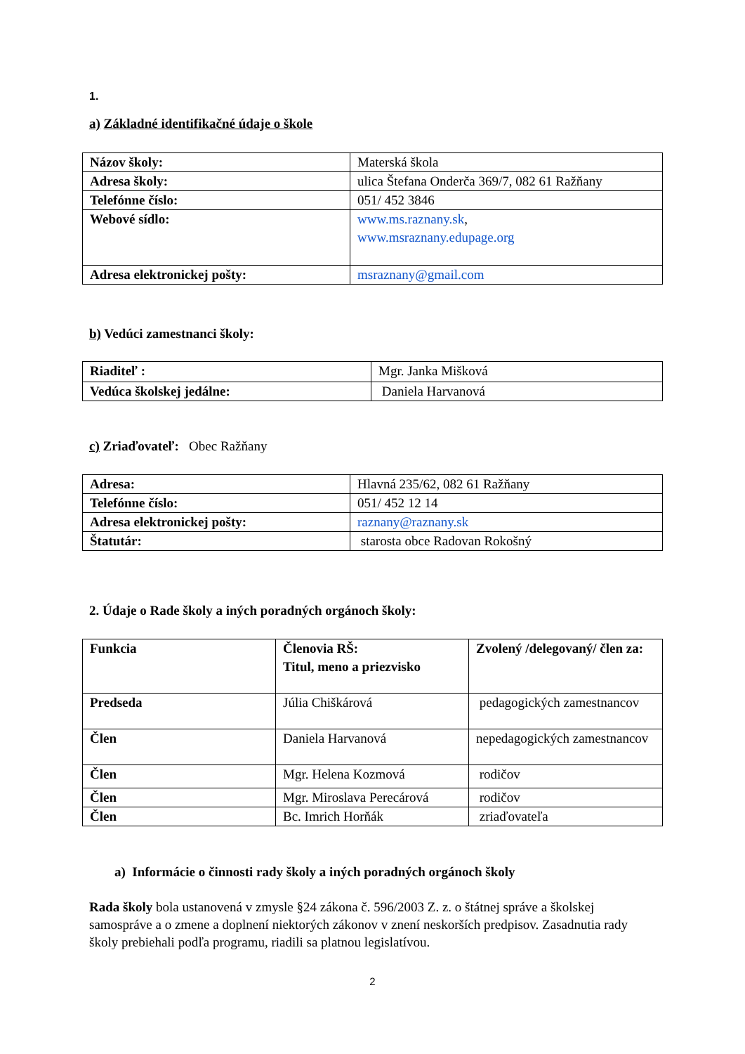1.
a) Základné identifikačné údaje o škole
| Názov školy: | Materská škola |
| Adresa školy: | ulica Štefana Onderča 369/7, 082 61 Ražňany |
| Telefónne číslo: | 051/ 452 3846 |
| Webové sídlo: | www.ms.raznany.sk , www.msraznany.edupage.org |
| Adresa elektronickej pošty: | msraznany@gmail.com |
b) Vedúci zamestnanci školy:
| Riaditeľ : | Mgr. Janka Mišková |
| Vedúca školskej jedálne: | Daniela Harvanová |
c) Zriaďovateľ: Obec Ražňany
| Adresa: | Hlavná 235/62, 082 61 Ražňany |
| Telefónne číslo: | 051/ 452 12 14 |
| Adresa elektronickej pošty: | raznany@raznany.sk |
| Štatutár: | starosta obce Radovan Rokošný |
2. Údaje o Rade školy a iných poradných orgánoch školy:
| Funkcia | Členovia RŠ: Titul, meno a priezvisko | Zvolený /delegovaný/ člen za: |
| Predseda | Júlia Chiškárová | pedagogických zamestnancov |
| Člen | Daniela Harvanová | nepedagogických zamestnancov |
| Člen | Mgr. Helena Kozmová | rodičov |
| Člen | Mgr. Miroslava Perecárová | rodičov |
| Člen | Bc. Imrich Horňák | zriaďovateľa |
a) Informácie o činnosti rady školy a iných poradných orgánoch školy
Rada školy bola ustanovená v zmysle §24 zákona č. 596/2003 Z. z. o štátnej správe a školskej samospráve a o zmene a doplnení niektorých zákonov v znení neskorších predpisov. Zasadnutia rady školy prebiehali podľa programu, riadili sa platnou legislatívou.
2